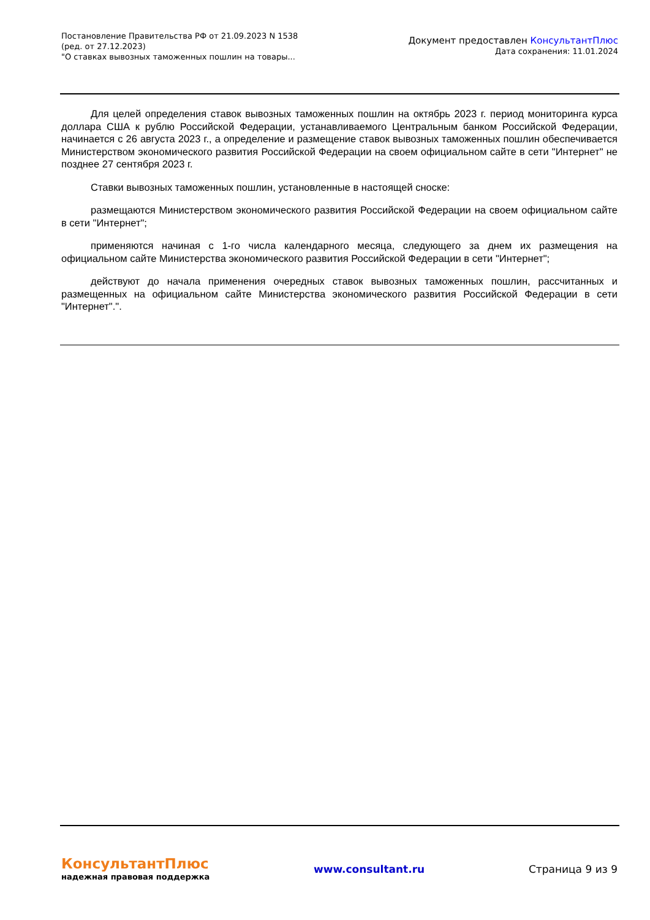Постановление Правительства РФ от 21.09.2023 N 1538
(ред. от 27.12.2023)
"О ставках вывозных таможенных пошлин на товары...
Документ предоставлен КонсультантПлюс
Дата сохранения: 11.01.2024
Для целей определения ставок вывозных таможенных пошлин на октябрь 2023 г. период мониторинга курса доллара США к рублю Российской Федерации, устанавливаемого Центральным банком Российской Федерации, начинается с 26 августа 2023 г., а определение и размещение ставок вывозных таможенных пошлин обеспечивается Министерством экономического развития Российской Федерации на своем официальном сайте в сети "Интернет" не позднее 27 сентября 2023 г.
Ставки вывозных таможенных пошлин, установленные в настоящей сноске:
размещаются Министерством экономического развития Российской Федерации на своем официальном сайте в сети "Интернет";
применяются начиная с 1-го числа календарного месяца, следующего за днем их размещения на официальном сайте Министерства экономического развития Российской Федерации в сети "Интернет";
действуют до начала применения очередных ставок вывозных таможенных пошлин, рассчитанных и размещенных на официальном сайте Министерства экономического развития Российской Федерации в сети "Интернет".".
КонсультантПлюс
надежная правовая поддержка
www.consultant.ru Страница 9 из 9